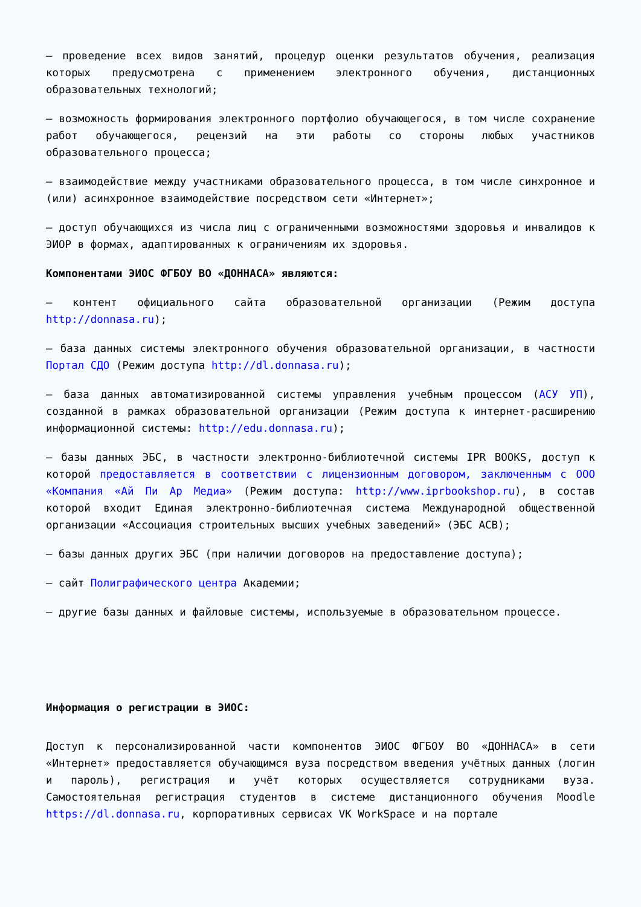– проведение всех видов занятий, процедур оценки результатов обучения, реализация которых предусмотрена с применением электронного обучения, дистанционных образовательных технологий;
– возможность формирования электронного портфолио обучающегося, в том числе сохранение работ обучающегося, рецензий на эти работы со стороны любых участников образовательного процесса;
– взаимодействие между участниками образовательного процесса, в том числе синхронное и (или) асинхронное взаимодействие посредством сети «Интернет»;
– доступ обучающихся из числа лиц с ограниченными возможностями здоровья и инвалидов к ЭИОР в формах, адаптированных к ограничениям их здоровья.
Компонентами ЭИОС ФГБОУ ВО «ДОННАСА» являются:
– контент официального сайта образовательной организации (Режим доступа http://donnasa.ru);
– база данных системы электронного обучения образовательной организации, в частности Портал СДО (Режим доступа http://dl.donnasa.ru);
– база данных автоматизированной системы управления учебным процессом (АСУ УП), созданной в рамках образовательной организации (Режим доступа к интернет-расширению информационной системы: http://edu.donnasa.ru);
– базы данных ЭБС, в частности электронно-библиотечной системы IPR BOOKS, доступ к которой предоставляется в соответствии с лицензионным договором, заключенным с ООО «Компания «Ай Пи Ар Медиа» (Режим доступа: http://www.iprbookshop.ru), в состав которой входит Единая электронно-библиотечная система Международной общественной организации «Ассоциация строительных высших учебных заведений» (ЭБС АСВ);
– базы данных других ЭБС (при наличии договоров на предоставление доступа);
– сайт Полиграфического центра Академии;
– другие базы данных и файловые системы, используемые в образовательном процессе.
Информация о регистрации в ЭИОС:
Доступ к персонализированной части компонентов ЭИОС ФГБОУ ВО «ДОННАСА» в сети «Интернет» предоставляется обучающимся вуза посредством введения учётных данных (логин и пароль), регистрация и учёт которых осуществляется сотрудниками вуза. Самостоятельная регистрация студентов в системе дистанционного обучения Moodle https://dl.donnasa.ru, корпоративных сервисах VK WorkSpace и на портале